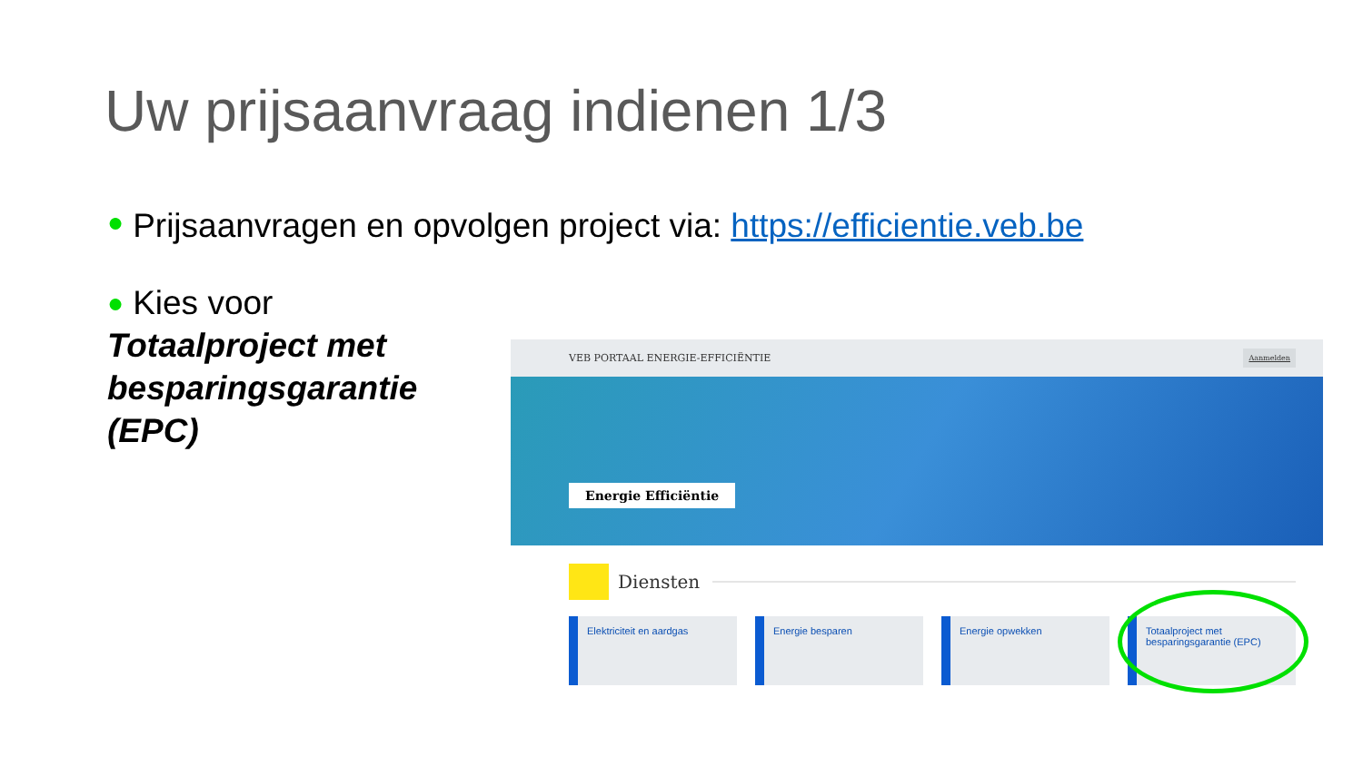Uw prijsaanvraag indienen 1/3
● Prijsaanvragen en opvolgen project via: https://efficientie.veb.be
● Kies voor
Totaalproject met besparingsgarantie (EPC)
VEB PORTAAL ENERGIE-EFFICIËNTIE Aanmelden
Energie Efficiëntie
Diensten
Elektriciteit en aardgas Energie besparen Energie opwekken Totaalproject met besparingsgarantie (EPC)